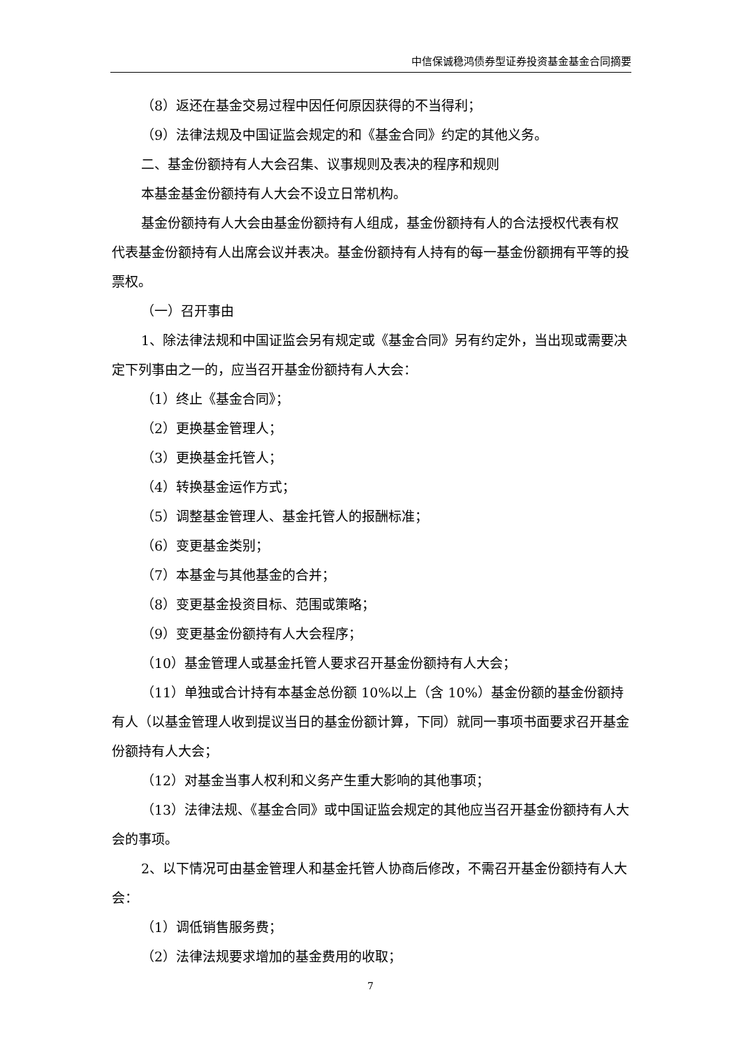中信保诚稳鸿债券型证券投资基金基金合同摘要
（8）返还在基金交易过程中因任何原因获得的不当得利；
（9）法律法规及中国证监会规定的和《基金合同》约定的其他义务。
二、基金份额持有人大会召集、议事规则及表决的程序和规则
本基金基金份额持有人大会不设立日常机构。
基金份额持有人大会由基金份额持有人组成，基金份额持有人的合法授权代表有权代表基金份额持有人出席会议并表决。基金份额持有人持有的每一基金份额拥有平等的投票权。
（一）召开事由
1、除法律法规和中国证监会另有规定或《基金合同》另有约定外，当出现或需要决定下列事由之一的，应当召开基金份额持有人大会：
（1）终止《基金合同》；
（2）更换基金管理人；
（3）更换基金托管人；
（4）转换基金运作方式；
（5）调整基金管理人、基金托管人的报酬标准；
（6）变更基金类别；
（7）本基金与其他基金的合并；
（8）变更基金投资目标、范围或策略；
（9）变更基金份额持有人大会程序；
（10）基金管理人或基金托管人要求召开基金份额持有人大会；
（11）单独或合计持有本基金总份额 10%以上（含 10%）基金份额的基金份额持有人（以基金管理人收到提议当日的基金份额计算，下同）就同一事项书面要求召开基金份额持有人大会；
（12）对基金当事人权利和义务产生重大影响的其他事项；
（13）法律法规、《基金合同》或中国证监会规定的其他应当召开基金份额持有人大会的事项。
2、以下情况可由基金管理人和基金托管人协商后修改，不需召开基金份额持有人大会：
（1）调低销售服务费；
（2）法律法规要求增加的基金费用的收取；
7